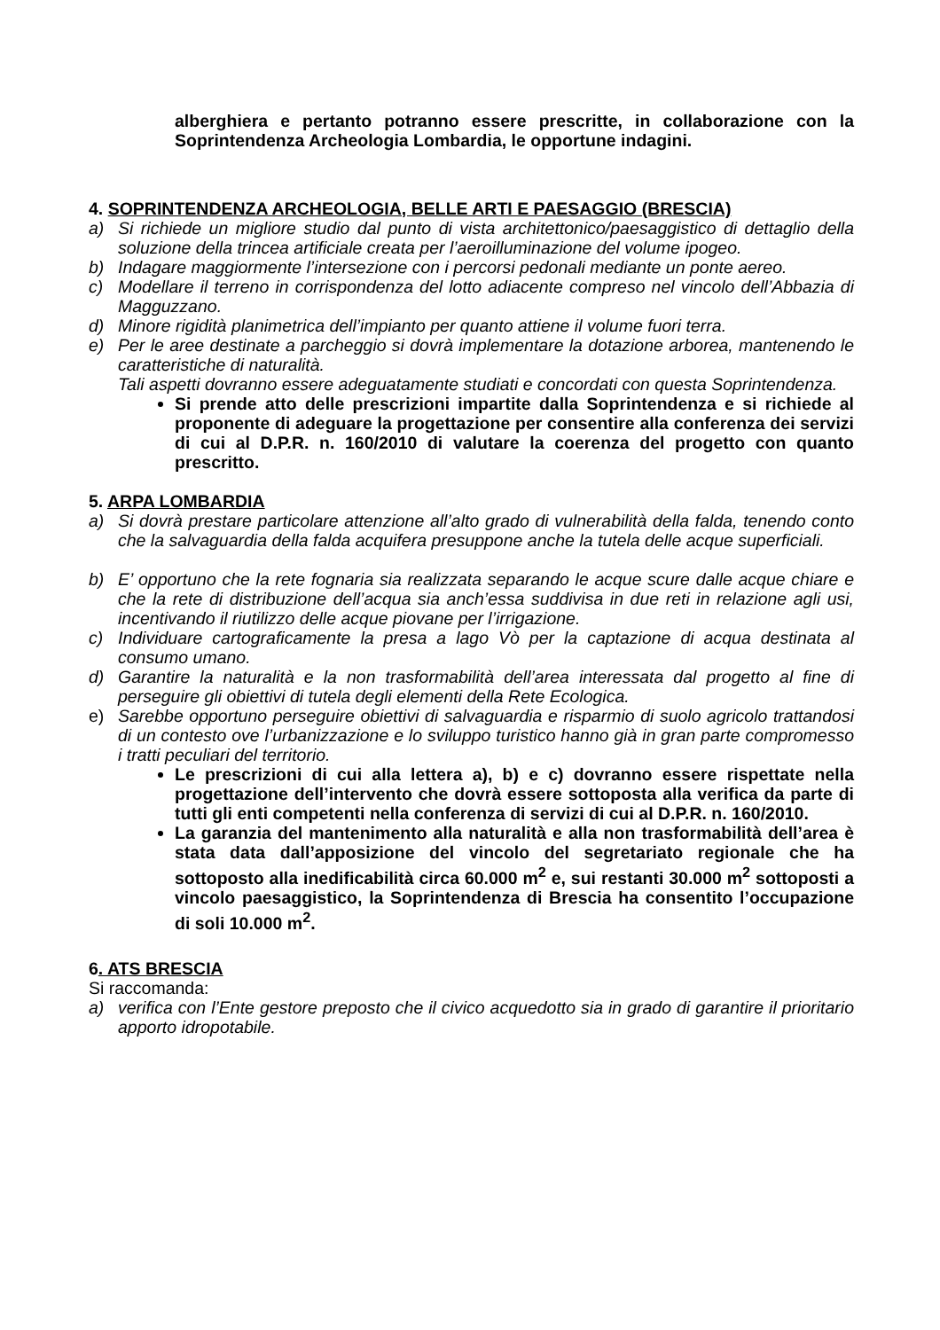alberghiera e pertanto potranno essere prescritte, in collaborazione con la Soprintendenza Archeologia Lombardia, le opportune indagini.
4. SOPRINTENDENZA ARCHEOLOGIA, BELLE ARTI E PAESAGGIO (BRESCIA)
a) Si richiede un migliore studio dal punto di vista architettonico/paesaggistico di dettaglio della soluzione della trincea artificiale creata per l’aeroilluminazione del volume ipogeo.
b) Indagare maggiormente l’intersezione con i percorsi pedonali mediante un ponte aereo.
c) Modellare il terreno in corrispondenza del lotto adiacente compreso nel vincolo dell’Abbazia di Magguzzano.
d) Minore rigidità planimetrica dell’impianto per quanto attiene il volume fuori terra.
e) Per le aree destinate a parcheggio si dovrà implementare la dotazione arborea, mantenendo le caratteristiche di naturalità.
Tali aspetti dovranno essere adeguatamente studiati e concordati con questa Soprintendenza.
Si prende atto delle prescrizioni impartite dalla Soprintendenza e si richiede al proponente di adeguare la progettazione per consentire alla conferenza dei servizi di cui al D.P.R. n. 160/2010 di valutare la coerenza del progetto con quanto prescritto.
5. ARPA LOMBARDIA
a) Si dovrà prestare particolare attenzione all’alto grado di vulnerabilità della falda, tenendo conto che la salvaguardia della falda acquifera presuppone anche la tutela delle acque superficiali.
b) E’ opportuno che la rete fognaria sia realizzata separando le acque scure dalle acque chiare e che la rete di distribuzione dell’acqua sia anch’essa suddivisa in due reti in relazione agli usi, incentivando il riutilizzo delle acque piovane per l’irrigazione.
c) Individuare cartograficamente la presa a lago Vò per la captazione di acqua destinata al consumo umano.
d) Garantire la naturalità e la non trasformabilità dell’area interessata dal progetto al fine di perseguire gli obiettivi di tutela degli elementi della Rete Ecologica.
e) Sarebbe opportuno perseguire obiettivi di salvaguardia e risparmio di suolo agricolo trattandosi di un contesto ove l’urbanizzazione e lo sviluppo turistico hanno già in gran parte compromesso i tratti peculiari del territorio.
Le prescrizioni di cui alla lettera a), b) e c) dovranno essere rispettate nella progettazione dell’intervento che dovrà essere sottoposta alla verifica da parte di tutti gli enti competenti nella conferenza di servizi di cui al D.P.R. n. 160/2010.
La garanzia del mantenimento alla naturalità e alla non trasformabilità dell’area è stata data dall’apposizione del vincolo del segretariato regionale che ha sottoposto alla inedificabilità circa 60.000 m<sup>2</sup> e, sui restanti 30.000 m<sup>2</sup> sottoposti a vincolo paesaggistico, la Soprintendenza di Brescia ha consentito l’occupazione di soli 10.000 m<sup>2</sup>.
6. ATS BRESCIA
Si raccomanda:
a) verifica con l’Ente gestore preposto che il civico acquedotto sia in grado di garantire il prioritario apporto idropotabile.